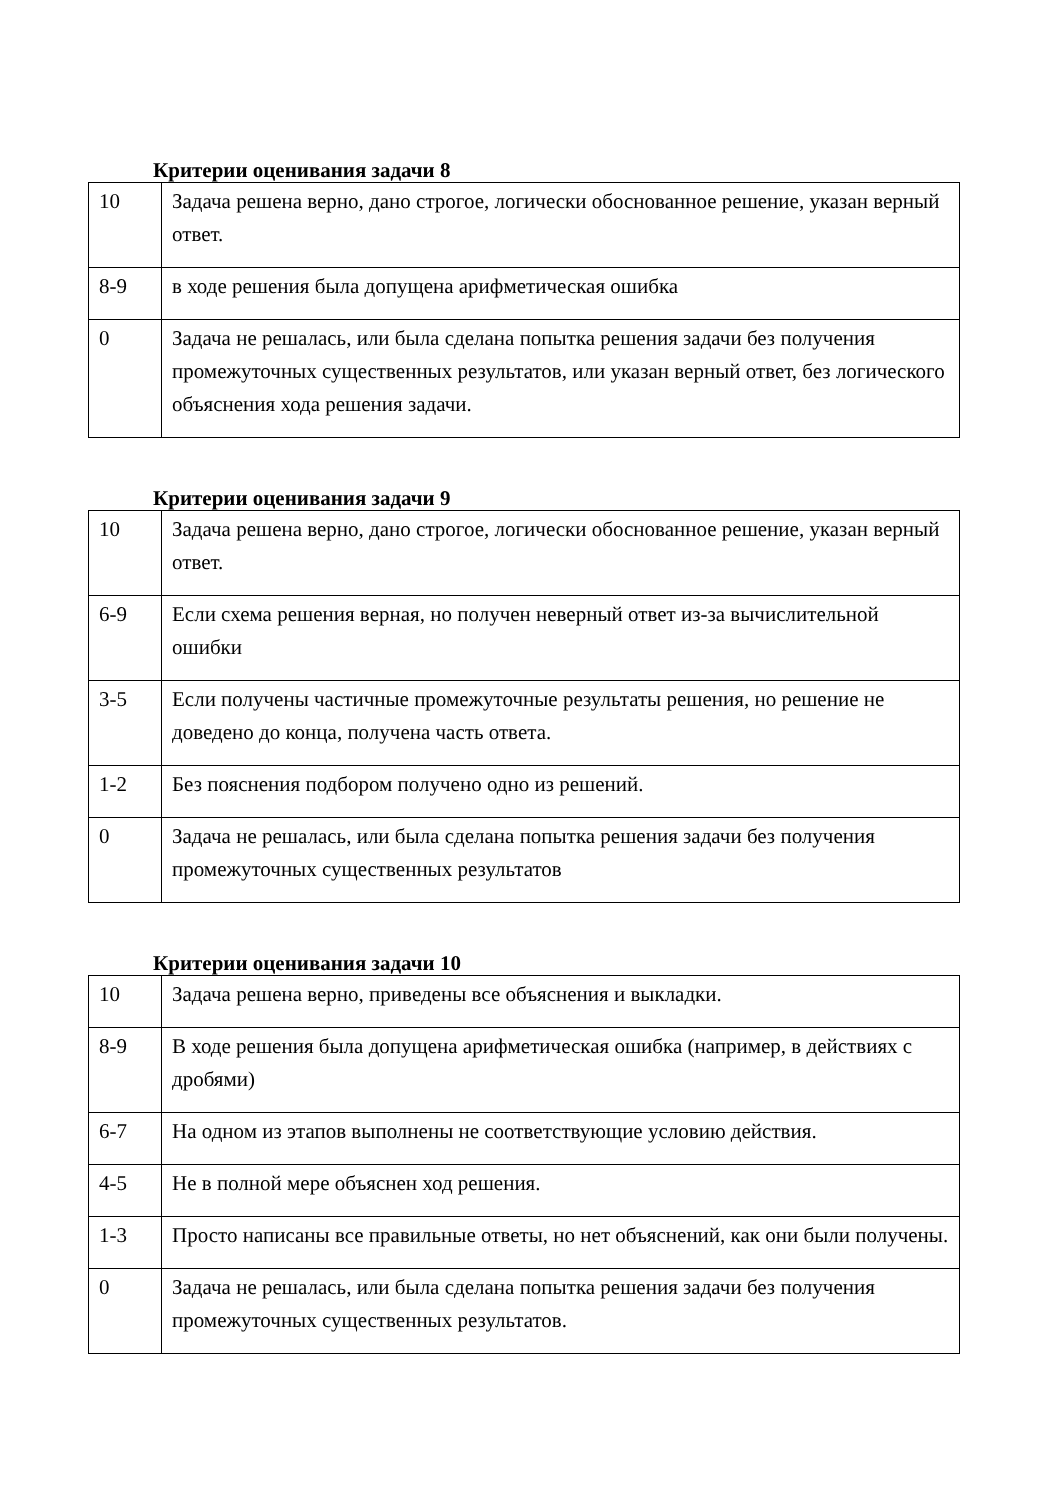Критерии оценивания задачи 8
| 10 | Задача решена верно, дано строгое, логически обоснованное решение, указан верный ответ. |
| 8-9 | в ходе решения была допущена арифметическая ошибка |
| 0 | Задача не решалась, или была сделана попытка решения задачи без получения промежуточных существенных результатов, или указан верный ответ, без логического объяснения хода решения задачи. |
Критерии оценивания задачи 9
| 10 | Задача решена верно, дано строгое, логически обоснованное решение, указан верный ответ. |
| 6-9 | Если схема решения верная, но получен неверный ответ из-за вычислительной ошибки |
| 3-5 | Если получены частичные промежуточные результаты решения, но решение не доведено до конца, получена часть ответа. |
| 1-2 | Без пояснения подбором получено одно из решений. |
| 0 | Задача не решалась, или была сделана попытка решения задачи без получения промежуточных существенных результатов |
Критерии оценивания задачи 10
| 10 | Задача решена верно, приведены все объяснения и выкладки. |
| 8-9 | В ходе решения была допущена арифметическая ошибка (например, в действиях с дробями) |
| 6-7 | На одном из этапов выполнены не соответствующие условию действия. |
| 4-5 | Не в полной мере объяснен ход решения. |
| 1-3 | Просто написаны все правильные ответы, но нет объяснений, как они были получены. |
| 0 | Задача не решалась, или была сделана попытка решения задачи без получения промежуточных существенных результатов. |